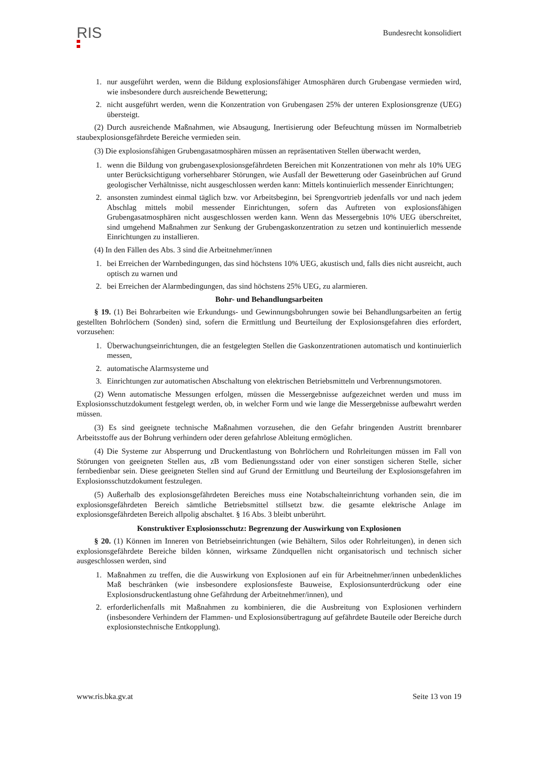RIS
Bundesrecht konsolidiert
1. nur ausgeführt werden, wenn die Bildung explosionsfähiger Atmosphären durch Grubengase vermieden wird, wie insbesondere durch ausreichende Bewetterung;
2. nicht ausgeführt werden, wenn die Konzentration von Grubengasen 25% der unteren Explosionsgrenze (UEG) übersteigt.
(2) Durch ausreichende Maßnahmen, wie Absaugung, Inertisierung oder Befeuchtung müssen im Normalbetrieb staubexplosionsgefährdete Bereiche vermieden sein.
(3) Die explosionsfähigen Grubengasatmosphären müssen an repräsentativen Stellen überwacht werden,
1. wenn die Bildung von grubengasexplosionsgefährdeten Bereichen mit Konzentrationen von mehr als 10% UEG unter Berücksichtigung vorhersehbarer Störungen, wie Ausfall der Bewetterung oder Gaseinbrüchen auf Grund geologischer Verhältnisse, nicht ausgeschlossen werden kann: Mittels kontinuierlich messender Einrichtungen;
2. ansonsten zumindest einmal täglich bzw. vor Arbeitsbeginn, bei Sprengvortrieb jedenfalls vor und nach jedem Abschlag mittels mobil messender Einrichtungen, sofern das Auftreten von explosionsfähigen Grubengasatmosphären nicht ausgeschlossen werden kann. Wenn das Messergebnis 10% UEG überschreitet, sind umgehend Maßnahmen zur Senkung der Grubengaskonzentration zu setzen und kontinuierlich messende Einrichtungen zu installieren.
(4) In den Fällen des Abs. 3 sind die Arbeitnehmer/innen
1. bei Erreichen der Warnbedingungen, das sind höchstens 10% UEG, akustisch und, falls dies nicht ausreicht, auch optisch zu warnen und
2. bei Erreichen der Alarmbedingungen, das sind höchstens 25% UEG, zu alarmieren.
Bohr- und Behandlungsarbeiten
§ 19. (1) Bei Bohrarbeiten wie Erkundungs- und Gewinnungsbohrungen sowie bei Behandlungsarbeiten an fertig gestellten Bohrlöchern (Sonden) sind, sofern die Ermittlung und Beurteilung der Explosionsgefahren dies erfordert, vorzusehen:
1. Überwachungseinrichtungen, die an festgelegten Stellen die Gaskonzentrationen automatisch und kontinuierlich messen,
2. automatische Alarmsysteme und
3. Einrichtungen zur automatischen Abschaltung von elektrischen Betriebsmitteln und Verbrennungsmotoren.
(2) Wenn automatische Messungen erfolgen, müssen die Messergebnisse aufgezeichnet werden und muss im Explosionsschutzdokument festgelegt werden, ob, in welcher Form und wie lange die Messergebnisse aufbewahrt werden müssen.
(3) Es sind geeignete technische Maßnahmen vorzusehen, die den Gefahr bringenden Austritt brennbarer Arbeitsstoffe aus der Bohrung verhindern oder deren gefahrlose Ableitung ermöglichen.
(4) Die Systeme zur Absperrung und Druckentlastung von Bohrlöchern und Rohrleitungen müssen im Fall von Störungen von geeigneten Stellen aus, zB vom Bedienungsstand oder von einer sonstigen sicheren Stelle, sicher fernbedienbar sein. Diese geeigneten Stellen sind auf Grund der Ermittlung und Beurteilung der Explosionsgefahren im Explosionsschutzdokument festzulegen.
(5) Außerhalb des explosionsgefährdeten Bereiches muss eine Notabschalteinrichtung vorhanden sein, die im explosionsgefährdeten Bereich sämtliche Betriebsmittel stillsetzt bzw. die gesamte elektrische Anlage im explosionsgefährdeten Bereich allpolig abschaltet. § 16 Abs. 3 bleibt unberührt.
Konstruktiver Explosionsschutz: Begrenzung der Auswirkung von Explosionen
§ 20. (1) Können im Inneren von Betriebseinrichtungen (wie Behältern, Silos oder Rohrleitungen), in denen sich explosionsgefährdete Bereiche bilden können, wirksame Zündquellen nicht organisatorisch und technisch sicher ausgeschlossen werden, sind
1. Maßnahmen zu treffen, die die Auswirkung von Explosionen auf ein für Arbeitnehmer/innen unbedenkliches Maß beschränken (wie insbesondere explosionsfeste Bauweise, Explosionsunterdrückung oder eine Explosionsdruckentlastung ohne Gefährdung der Arbeitnehmer/innen), und
2. erforderlichenfalls mit Maßnahmen zu kombinieren, die die Ausbreitung von Explosionen verhindern (insbesondere Verhindern der Flammen- und Explosionsübertragung auf gefährdete Bauteile oder Bereiche durch explosionstechnische Entkopplung).
www.ris.bka.gv.at Seite 13 von 19